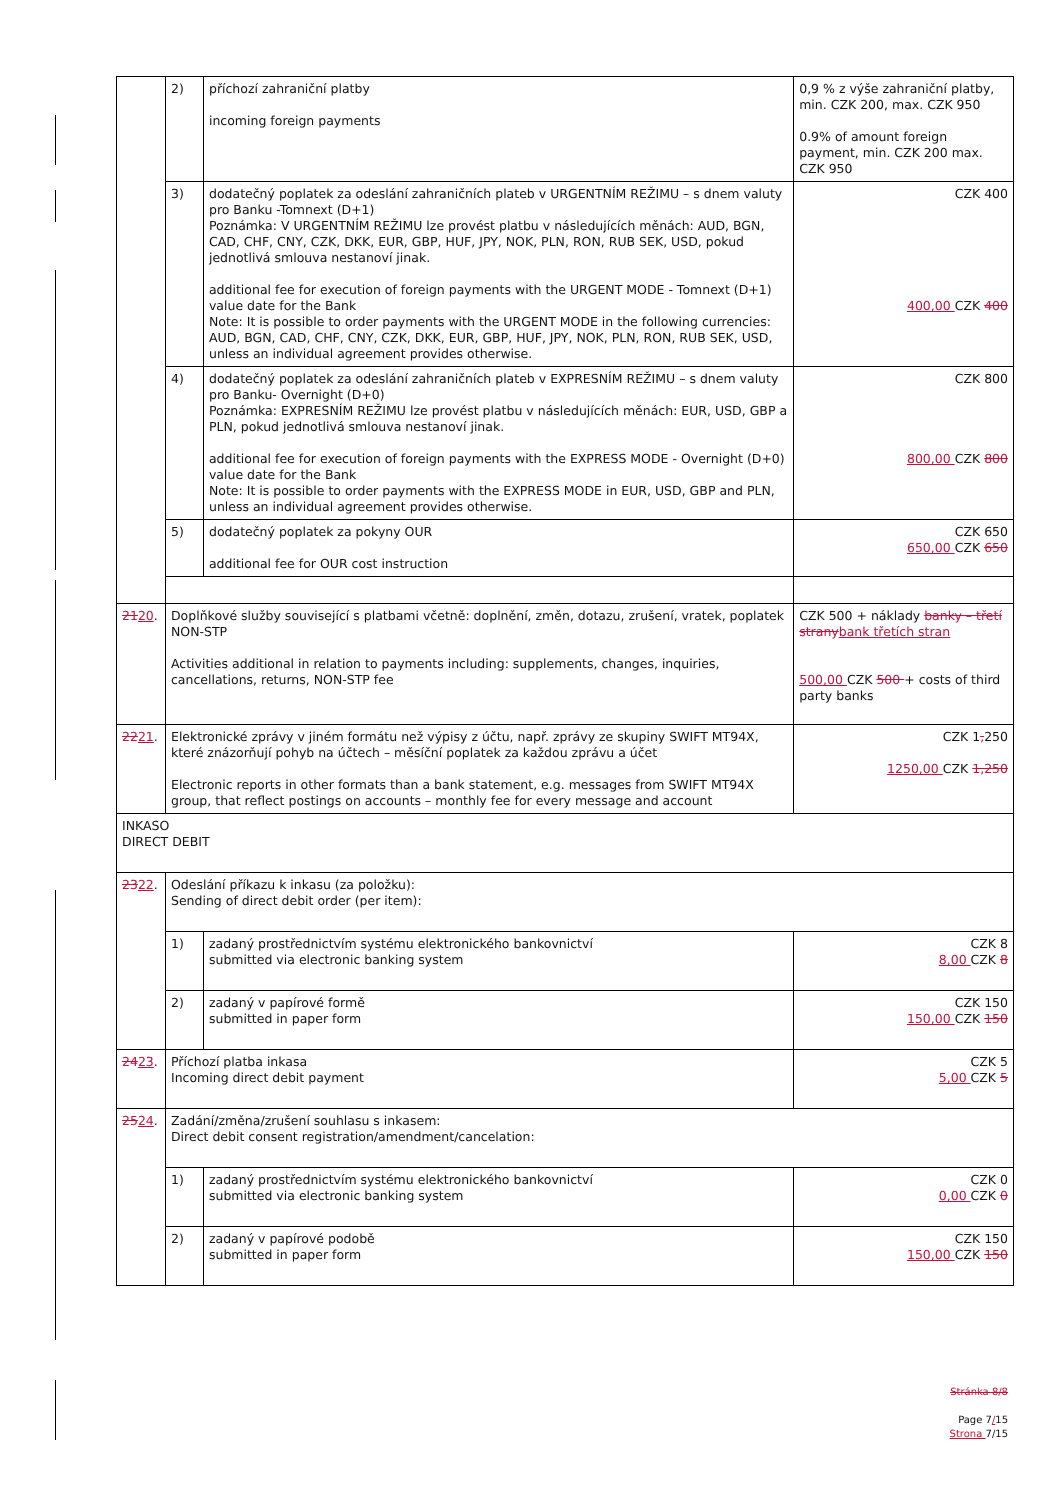| | 2) | příchozí zahraniční platby incoming foreign payments | 0,9 % z výše zahraniční platby, min. CZK 200, max. CZK 950 0.9% of amount foreign payment, min. CZK 200 max. CZK 950 |
| | 3) | dodatečný poplatek za odeslání zahraničních plateb v URGENTNÍM REŽIMU – s dnem valuty pro Banku -Tomnext (D+1) Poznámka: V URGENTNÍM REŽIMU lze provést platbu v následujících měnách: AUD, BGN, CAD, CHF, CNY, CZK, DKK, EUR, GBP, HUF, JPY, NOK, PLN, RON, RUB SEK, USD, pokud jednotlivá smlouva nestanoví jinak. additional fee for execution of foreign payments with the URGENT MODE - Tomnext (D+1) value date for the Bank Note: It is possible to order payments with the URGENT MODE in the following currencies: AUD, BGN, CAD, CHF, CNY, CZK, DKK, EUR, GBP, HUF, JPY, NOK, PLN, RON, RUB SEK, USD, unless an individual agreement provides otherwise. | CZK 400 400,00 CZK 400 |
| | 4) | dodatečný poplatek za odeslání zahraničních plateb v EXPRESNÍM REŽIMU – s dnem valuty pro Banku- Overnight (D+0) Poznámka: EXPRESNÍM REŽIMU lze provést platbu v následujících měnách: EUR, USD, GBP a PLN, pokud jednotlivá smlouva nestanoví jinak. additional fee for execution of foreign payments with the EXPRESS MODE - Overnight (D+0) value date for the Bank Note: It is possible to order payments with the EXPRESS MODE in EUR, USD, GBP and PLN, unless an individual agreement provides otherwise. | CZK 800 800,00 CZK 800 |
| | 5) | dodatečný poplatek za pokyny OUR additional fee for OUR cost instruction | CZK 650 650,00 CZK 650 |
| 21 20 . | Doplňkové služby související s platbami včetně: doplnění, změn, dotazu, zrušení, vratek, poplatek NON-STP Activities additional in relation to payments including: supplements, changes, inquiries, cancellations, returns, NON-STP fee | | CZK 500 + náklady banky – třetí strany bank třetích stran 500,00 CZK 500 + costs of third party banks |
| 22 21 . | Elektronické zprávy v jiném formátu než výpisy z účtu, např. zprávy ze skupiny SWIFT MT94X, které znázorňují pohyb na účtech – měsíční poplatek za každou zprávu a účet Electronic reports in other formats than a bank statement, e.g. messages from SWIFT MT94X group, that reflect postings on accounts – monthly fee for every message and account | | CZK 1 , 250 1250,00 CZK 1,250 |
| INKASO DIRECT DEBIT | | | |
| 23 22 . | Odeslání příkazu k inkasu (za položku): Sending of direct debit order (per item): | | |
| | 1) | zadaný prostřednictvím systému elektronického bankovnictví submitted via electronic banking system | CZK 8 8,00 CZK 8 |
| | 2) | zadaný v papírové formě submitted in paper form | CZK 150 150,00 CZK 150 |
| 24 23 . | Příchozí platba inkasa Incoming direct debit payment | | CZK 5 5,00 CZK 5 |
| 25 24 . | Zadání/změna/zrušení souhlasu s inkasem: Direct debit consent registration/amendment/cancelation: | | |
| | 1) | zadaný prostřednictvím systému elektronického bankovnictví submitted via electronic banking system | CZK 0 0,00 CZK 0 |
| | 2) | zadaný v papírové podobě submitted in paper form | CZK 150 150,00 CZK 150 |
Stránka 8/8
Page 7/15
Strona 7/15